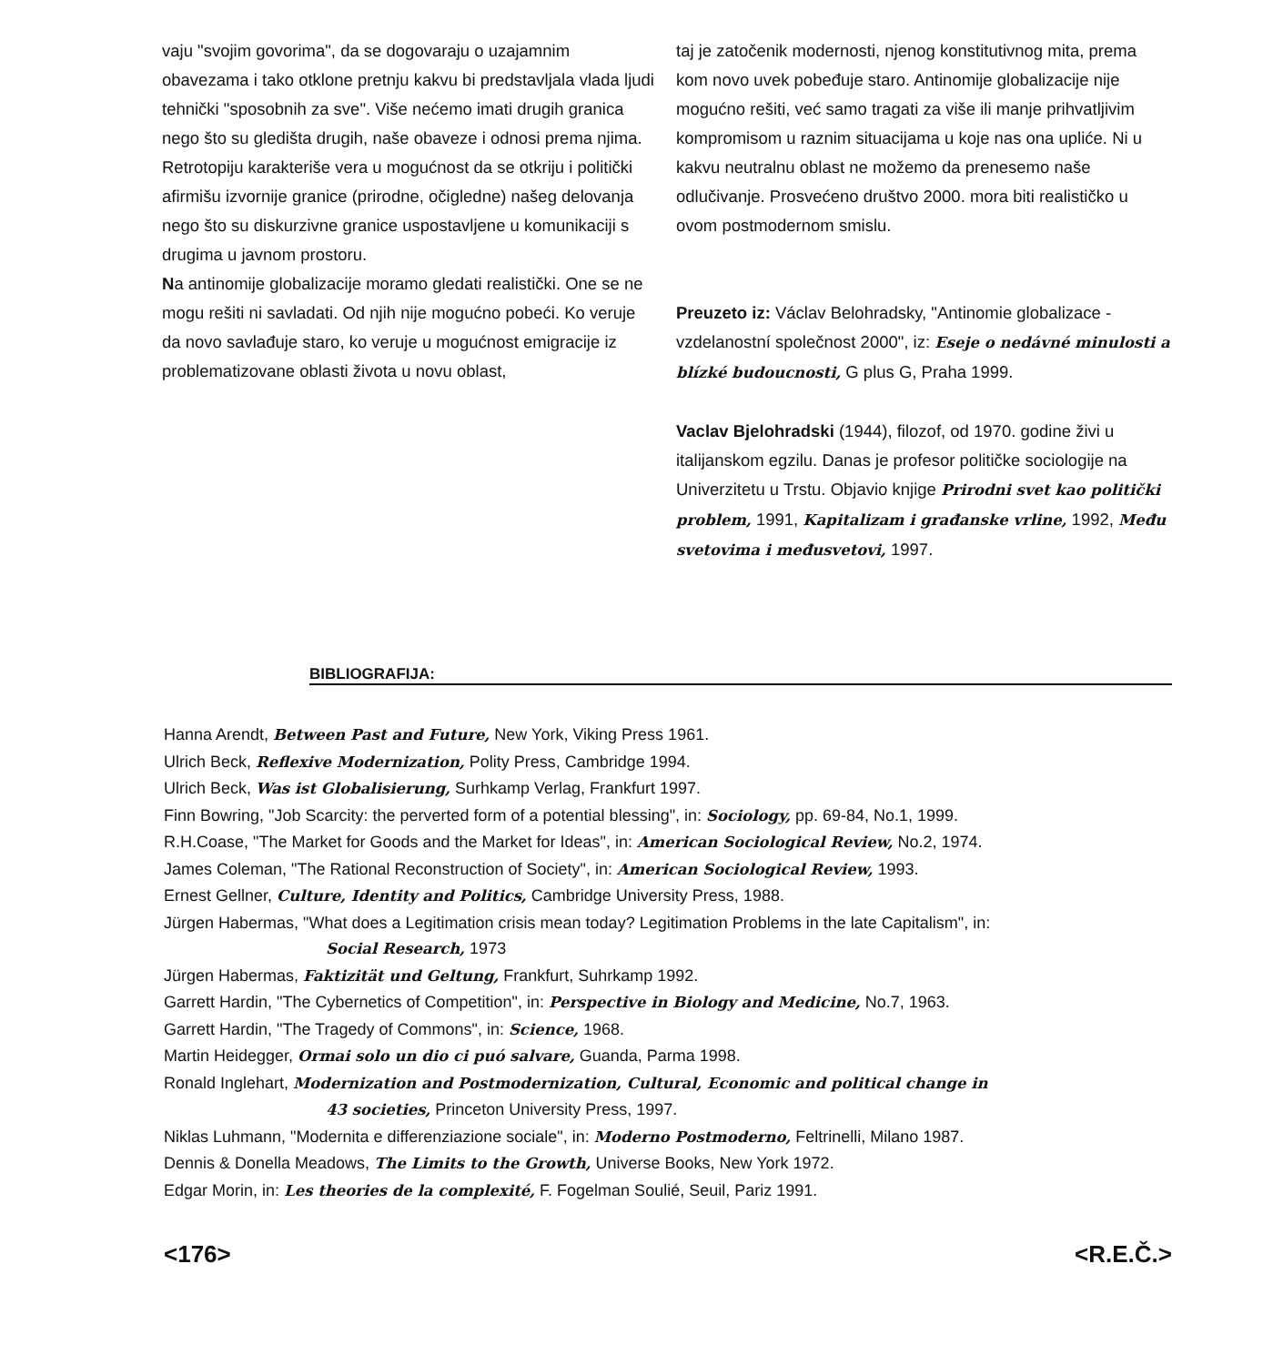vaju "svojim govorima", da se dogovaraju o uzajamnim obavezama i tako otklone pretnju kakvu bi predstavljala vlada ljudi tehnički "sposobnih za sve". Više nećemo imati drugih granica nego što su gledišta drugih, naše obaveze i odnosi prema njima. Retrotopiju karakteriše vera u mogućnost da se otkriju i politički afirmišu izvornije granice (prirodne, očigledne) našeg delovanja nego što su diskurzivne granice uspostavljene u komunikaciji s drugima u javnom prostoru.
Na antinomije globalizacije moramo gledati realistički. One se ne mogu rešiti ni savladati. Od njih nije mogućno pobeći. Ko veruje da novo savlađuje staro, ko veruje u mogućnost emigracije iz problematizovane oblasti života u novu oblast,
taj je zatočenik modernosti, njenog konstitutivnog mita, prema kom novo uvek pobeđuje staro. Antinomije globalizacije nije mogućno rešiti, već samo tragati za više ili manje prihvatljivim kompromisom u raznim situacijama u koje nas ona upliće. Ni u kakvu neutralnu oblast ne možemo da prenesemo naše odlučivanje. Prosvećeno društvo 2000. mora biti realističko u ovom postmodernom smislu.
Preuzeto iz: Václav Belohradsky, "Antinomie globalizace - vzdelanostní společnost 2000", iz: Eseje o nedávné minulosti a blízké budoucnosti, G plus G, Praha 1999.
Vaclav Bjelohradski (1944), filozof, od 1970. godine živi u italijanskom egzilu. Danas je profesor političke sociologije na Univerzitetu u Trstu. Objavio knjige Prirodni svet kao politički problem, 1991, Kapitalizam i građanske vrline, 1992, Među svetovima i međusvetovi, 1997.
BIBLIOGRAFIJA:
Hanna Arendt, Between Past and Future, New York, Viking Press 1961.
Ulrich Beck, Reflexive Modernization, Polity Press, Cambridge 1994.
Ulrich Beck, Was ist Globalisierung, Surhkamp Verlag, Frankfurt 1997.
Finn Bowring, "Job Scarcity: the perverted form of a potential blessing", in: Sociology, pp. 69-84, No.1, 1999.
R.H.Coase, "The Market for Goods and the Market for Ideas", in: American Sociological Review, No.2, 1974.
James Coleman, "The Rational Reconstruction of Society", in: American Sociological Review, 1993.
Ernest Gellner, Culture, Identity and Politics, Cambridge University Press, 1988.
Jürgen Habermas, "What does a Legitimation crisis mean today? Legitimation Problems in the late Capitalism", in:
Social Research, 1973
Jürgen Habermas, Faktizität und Geltung, Frankfurt, Suhrkamp 1992.
Garrett Hardin, "The Cybernetics of Competition", in: Perspective in Biology and Medicine, No.7, 1963.
Garrett Hardin, "The Tragedy of Commons", in: Science, 1968.
Martin Heidegger, Ormai solo un dio ci puó salvare, Guanda, Parma 1998.
Ronald Inglehart, Modernization and Postmodernization, Cultural, Economic and political change in
43 societies, Princeton University Press, 1997.
Niklas Luhmann, "Modernita e differenziazione sociale", in: Moderno Postmoderno, Feltrinelli, Milano 1987.
Dennis & Donella Meadows, The Limits to the Growth, Universe Books, New York 1972.
Edgar Morin, in: Les theories de la complexité, F. Fogelman Soulié, Seuil, Pariz 1991.
<176> <R.E.Č.>